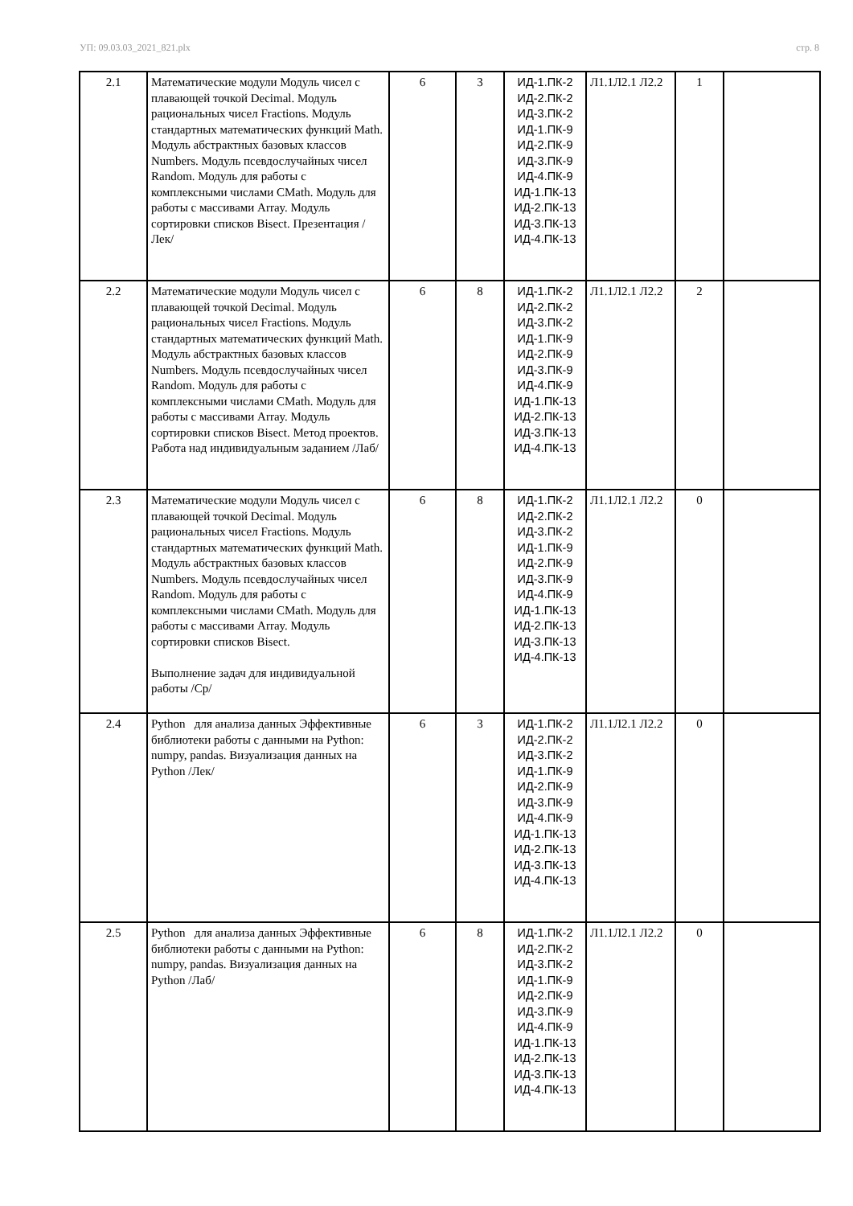УП: 09.03.03_2021_821.plx стр. 8
| 2.1 | Математические модули Модуль чисел с плавающей точкой Decimal. Модуль рациональных чисел Fractions. Модуль стандартных математических функций Math. Модуль абстрактных базовых классов Numbers. Модуль псевдослучайных чисел Random. Модуль для работы с комплексными числами CMath. Модуль для работы с массивами Array. Модуль сортировки списков Bisect. Презентация /Лек/ | 6 | 3 | ИД-1.ПК-2 ИД-2.ПК-2 ИД-3.ПК-2 ИД-1.ПК-9 ИД-2.ПК-9 ИД-3.ПК-9 ИД-4.ПК-9 ИД-1.ПК-13 ИД-2.ПК-13 ИД-3.ПК-13 ИД-4.ПК-13 | Л1.1Л2.1 Л2.2 | 1 | |
| 2.2 | Математические модули Модуль чисел с плавающей точкой Decimal. Модуль рациональных чисел Fractions. Модуль стандартных математических функций Math. Модуль абстрактных базовых классов Numbers. Модуль псевдослучайных чисел Random. Модуль для работы с комплексными числами CMath. Модуль для работы с массивами Array. Модуль сортировки списков Bisect. Метод проектов. Работа над индивидуальным заданием /Лаб/ | 6 | 8 | ИД-1.ПК-2 ИД-2.ПК-2 ИД-3.ПК-2 ИД-1.ПК-9 ИД-2.ПК-9 ИД-3.ПК-9 ИД-4.ПК-9 ИД-1.ПК-13 ИД-2.ПК-13 ИД-3.ПК-13 ИД-4.ПК-13 | Л1.1Л2.1 Л2.2 | 2 | |
| 2.3 | Математические модули Модуль чисел с плавающей точкой Decimal. Модуль рациональных чисел Fractions. Модуль стандартных математических функций Math. Модуль абстрактных базовых классов Numbers. Модуль псевдослучайных чисел Random. Модуль для работы с комплексными числами CMath. Модуль для работы с массивами Array. Модуль сортировки списков Bisect. Выполнение задач для индивидуальной работы /Ср/ | 6 | 8 | ИД-1.ПК-2 ИД-2.ПК-2 ИД-3.ПК-2 ИД-1.ПК-9 ИД-2.ПК-9 ИД-3.ПК-9 ИД-4.ПК-9 ИД-1.ПК-13 ИД-2.ПК-13 ИД-3.ПК-13 ИД-4.ПК-13 | Л1.1Л2.1 Л2.2 | 0 | |
| 2.4 | Python для анализа данных Эффективные библиотеки работы с данными на Python: numpy, pandas. Визуализация данных на Python /Лек/ | 6 | 3 | ИД-1.ПК-2 ИД-2.ПК-2 ИД-3.ПК-2 ИД-1.ПК-9 ИД-2.ПК-9 ИД-3.ПК-9 ИД-4.ПК-9 ИД-1.ПК-13 ИД-2.ПК-13 ИД-3.ПК-13 ИД-4.ПК-13 | Л1.1Л2.1 Л2.2 | 0 | |
| 2.5 | Python для анализа данных Эффективные библиотеки работы с данными на Python: numpy, pandas. Визуализация данных на Python /Лаб/ | 6 | 8 | ИД-1.ПК-2 ИД-2.ПК-2 ИД-3.ПК-2 ИД-1.ПК-9 ИД-2.ПК-9 ИД-3.ПК-9 ИД-4.ПК-9 ИД-1.ПК-13 ИД-2.ПК-13 ИД-3.ПК-13 ИД-4.ПК-13 | Л1.1Л2.1 Л2.2 | 0 | |